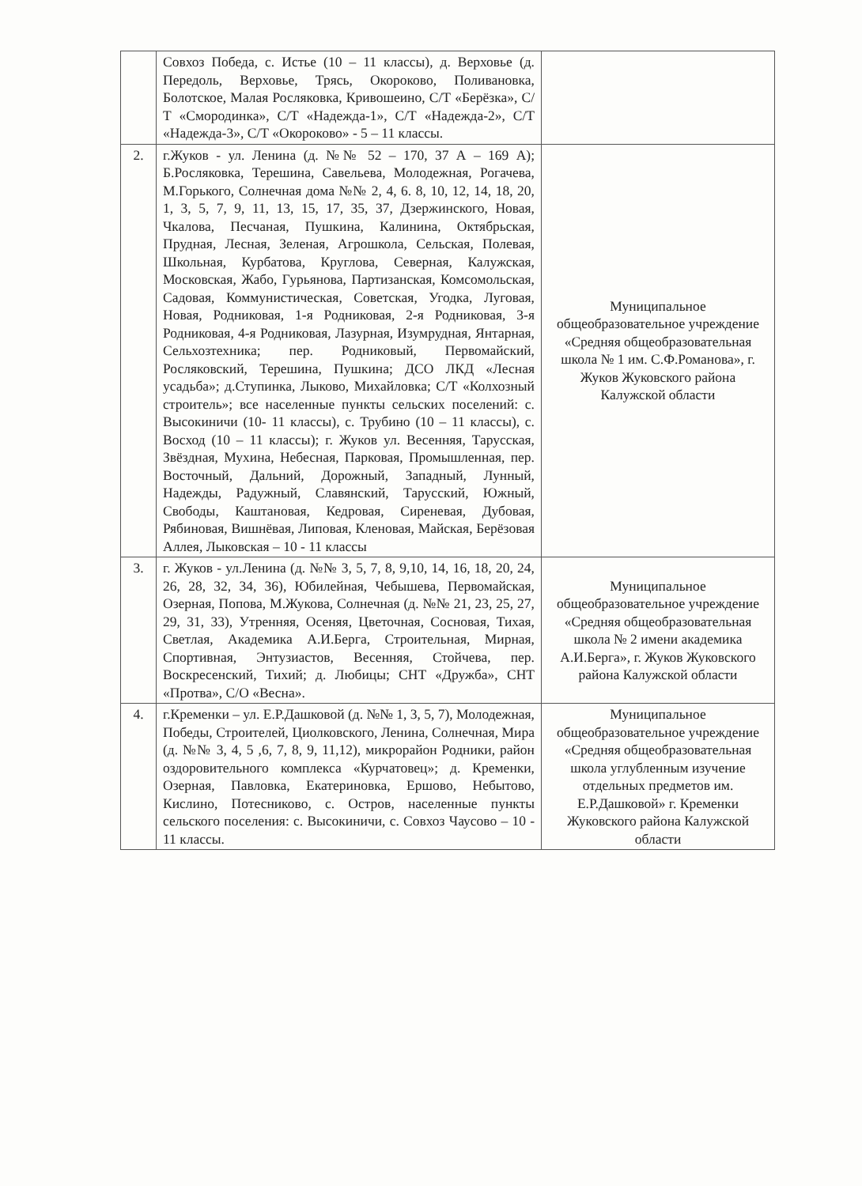| | Совхоз Победа, с. Истье (10 – 11 классы), д. Верховье (д. Передоль, Верховье, Трясь, Окороково, Поливановка, Болотское, Малая Росляковка, Кривошеино, С/Т «Берёзка», С/Т «Смородинка», С/Т «Надежда-1», С/Т «Надежда-2», С/Т «Надежда-3», С/Т «Окороково» - 5 – 11 классы. | |
| 2. | г.Жуков - ул. Ленина (д. №№ 52 – 170, 37 А – 169 А); Б.Росляковка, Терешина, Савельева, Молодежная, Рогачева, М.Горького, Солнечная дома №№ 2, 4, 6. 8, 10, 12, 14, 18, 20, 1, 3, 5, 7, 9, 11, 13, 15, 17, 35, 37, Дзержинского, Новая, Чкалова, Песчаная, Пушкина, Калинина, Октябрьская, Прудная, Лесная, Зеленая, Агрошкола, Сельская, Полевая, Школьная, Курбатова, Круглова, Северная, Калужская, Московская, Жабо, Гурьянова, Партизанская, Комсомольская, Садовая, Коммунистическая, Советская, Угодка, Луговая, Новая, Родниковая, 1-я Родниковая, 2-я Родниковая, 3-я Родниковая, 4-я Родниковая, Лазурная, Изумрудная, Янтарная, Сельхозтехника; пер. Родниковый, Первомайский, Росляковский, Терешина, Пушкина; ДСО ЛКД «Лесная усадьба»; д.Ступинка, Лыково, Михайловка; С/Т «Колхозный строитель»; все населенные пункты сельских поселений: с. Высокиничи (10- 11 классы), с. Трубино (10 – 11 классы), с. Восход (10 – 11 классы); г. Жуков ул. Весенняя, Тарусская, Звёздная, Мухина, Небесная, Парковая, Промышленная, пер. Восточный, Дальний, Дорожный, Западный, Лунный, Надежды, Радужный, Славянский, Тарусский, Южный, Свободы, Каштановая, Кедровая, Сиреневая, Дубовая, Рябиновая, Вишнёвая, Липовая, Кленовая, Майская, Берёзовая Аллея, Лыковская – 10 - 11 классы | Муниципальное общеобразовательное учреждение «Средняя общеобразовательная школа № 1 им. С.Ф.Романова», г. Жуков Жуковского района Калужской области |
| 3. | г. Жуков - ул.Ленина (д. №№ 3, 5, 7, 8, 9,10, 14, 16, 18, 20, 24, 26, 28, 32, 34, 36), Юбилейная, Чебышева, Первомайская, Озерная, Попова, М.Жукова, Солнечная (д. №№ 21, 23, 25, 27, 29, 31, 33), Утренняя, Осеняя, Цветочная, Сосновая, Тихая, Светлая, Академика А.И.Берга, Строительная, Мирная, Спортивная, Энтузиастов, Весенняя, Стойчева, пер. Воскресенский, Тихий; д. Любицы; СНТ «Дружба», СНТ «Протва», С/О «Весна». | Муниципальное общеобразовательное учреждение «Средняя общеобразовательная школа № 2 имени академика А.И.Берга», г. Жуков Жуковского района Калужской области |
| 4. | г.Кременки – ул. Е.Р.Дашковой (д. №№ 1, 3, 5, 7), Молодежная, Победы, Строителей, Циолковского, Ленина, Солнечная, Мира (д. №№ 3, 4, 5 ,6, 7, 8, 9, 11,12), микрорайон Родники, район оздоровительного комплекса «Курчатовец»; д. Кременки, Озерная, Павловка, Екатериновка, Ершово, Небытово, Кислино, Потесниково, с. Остров, населенные пункты сельского поселения: с. Высокиничи, с. Совхоз Чаусово – 10 - 11 классы. | Муниципальное общеобразовательное учреждение «Средняя общеобразовательная школа углубленным изучение отдельных предметов им. Е.Р.Дашковой» г. Кременки Жуковского района Калужской области |